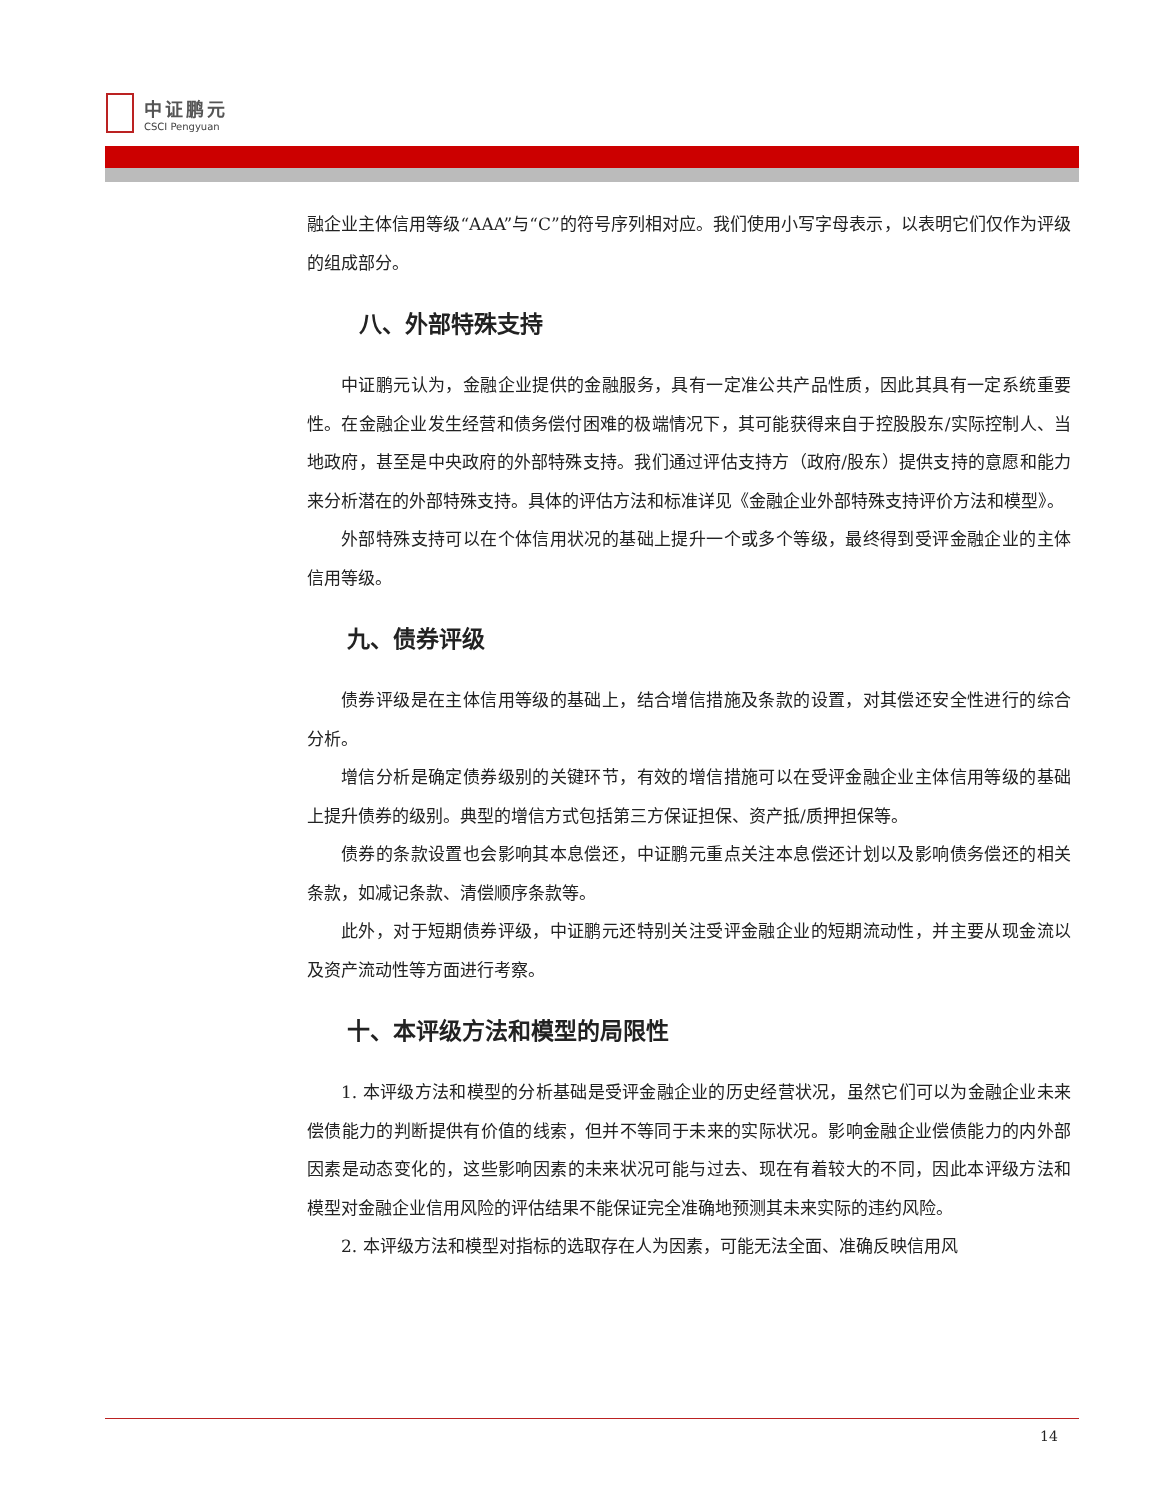中证鹏元
CSCI Pengyuan
融企业主体信用等级“AAA”与“C”的符号序列相对应。我们使用小写字母表示，以表明它们仅作为评级的组成部分。
八、外部特殊支持
中证鹏元认为，金融企业提供的金融服务，具有一定准公共产品性质，因此其具有一定系统重要性。在金融企业发生经营和债务偿付困难的极端情况下，其可能获得来自于控股股东/实际控制人、当地政府，甚至是中央政府的外部特殊支持。我们通过评估支持方（政府/股东）提供支持的意愿和能力来分析潜在的外部特殊支持。具体的评估方法和标准详见《金融企业外部特殊支持评价方法和模型》。
外部特殊支持可以在个体信用状况的基础上提升一个或多个等级，最终得到受评金融企业的主体信用等级。
九、债券评级
债券评级是在主体信用等级的基础上，结合增信措施及条款的设置，对其偿还安全性进行的综合分析。
增信分析是确定债券级别的关键环节，有效的增信措施可以在受评金融企业主体信用等级的基础上提升债券的级别。典型的增信方式包括第三方保证担保、资产抵/质押担保等。
债券的条款设置也会影响其本息偿还，中证鹏元重点关注本息偿还计划以及影响债务偿还的相关条款，如减记条款、清偿顺序条款等。
此外，对于短期债券评级，中证鹏元还特别关注受评金融企业的短期流动性，并主要从现金流以及资产流动性等方面进行考察。
十、本评级方法和模型的局限性
1. 本评级方法和模型的分析基础是受评金融企业的历史经营状况，虽然它们可以为金融企业未来偿债能力的判断提供有价值的线索，但并不等同于未来的实际状况。影响金融企业偿债能力的内外部因素是动态变化的，这些影响因素的未来状况可能与过去、现在有着较大的不同，因此本评级方法和模型对金融企业信用风险的评估结果不能保证完全准确地预测其未来实际的违约风险。
2. 本评级方法和模型对指标的选取存在人为因素，可能无法全面、准确反映信用风
14